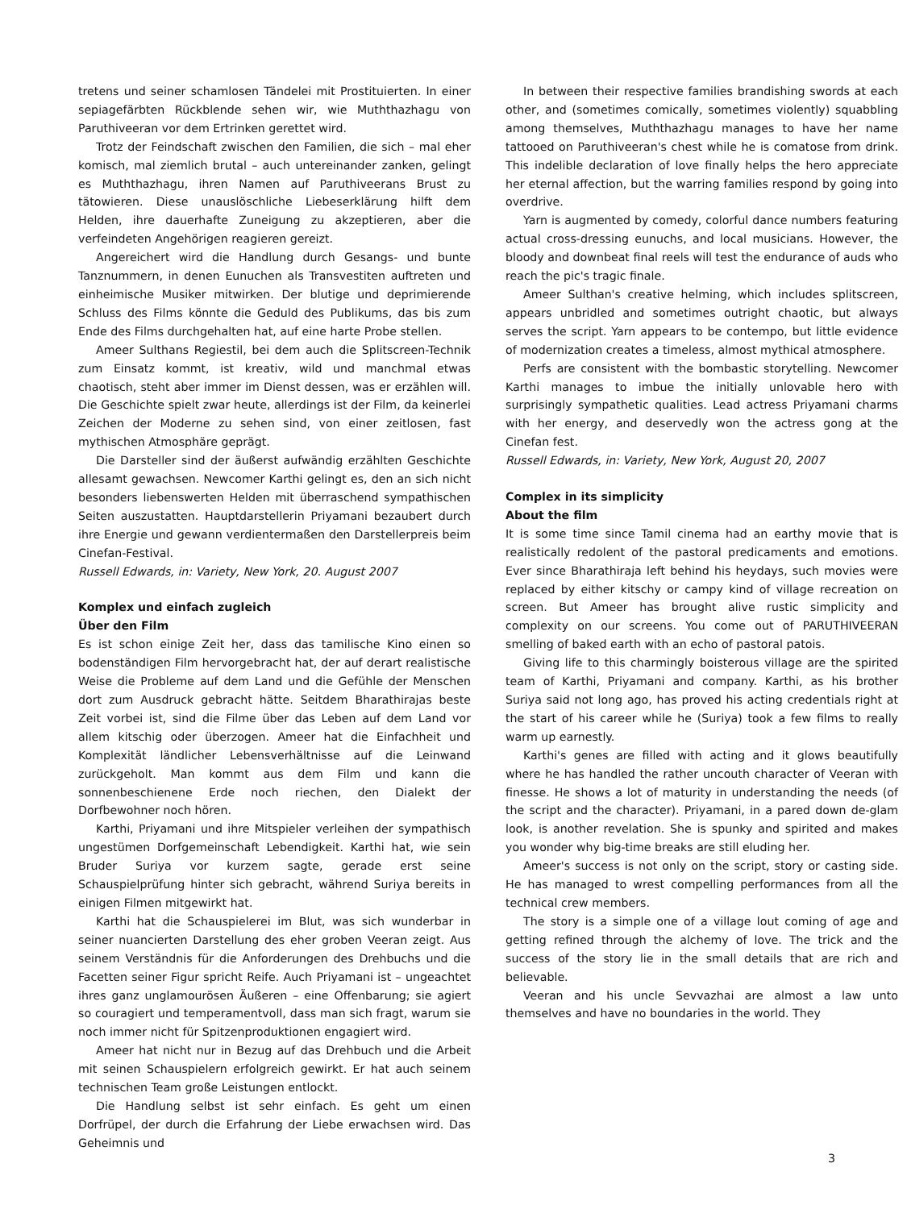tretens und seiner schamlosen Tändelei mit Prostituierten. In einer sepiagefärbten Rückblende sehen wir, wie Muththazhagu von Paruthiveeran vor dem Ertrinken gerettet wird.
Trotz der Feindschaft zwischen den Familien, die sich – mal eher komisch, mal ziemlich brutal – auch untereinander zanken, gelingt es Muththazhagu, ihren Namen auf Paruthiveerans Brust zu tätowieren. Diese unauslöschliche Liebeserklärung hilft dem Helden, ihre dauerhafte Zuneigung zu akzeptieren, aber die verfeindeten Angehörigen reagieren gereizt.
Angereichert wird die Handlung durch Gesangs- und bunte Tanznummern, in denen Eunuchen als Transvestiten auftreten und einheimische Musiker mitwirken. Der blutige und deprimierende Schluss des Films könnte die Geduld des Publikums, das bis zum Ende des Films durchgehalten hat, auf eine harte Probe stellen.
Ameer Sulthans Regiestil, bei dem auch die Splitscreen-Technik zum Einsatz kommt, ist kreativ, wild und manchmal etwas chaotisch, steht aber immer im Dienst dessen, was er erzählen will. Die Geschichte spielt zwar heute, allerdings ist der Film, da keinerlei Zeichen der Moderne zu sehen sind, von einer zeitlosen, fast mythischen Atmosphäre geprägt.
Die Darsteller sind der äußerst aufwändig erzählten Geschichte allesamt gewachsen. Newcomer Karthi gelingt es, den an sich nicht besonders liebenswerten Helden mit überraschend sympathischen Seiten auszustatten. Hauptdarstellerin Priyamani bezaubert durch ihre Energie und gewann verdientermaßen den Darstellerpreis beim Cinefan-Festival.
Russell Edwards, in: Variety, New York, 20. August 2007
Komplex und einfach zugleich
Über den Film
Es ist schon einige Zeit her, dass das tamilische Kino einen so bodenständigen Film hervorgebracht hat, der auf derart realistische Weise die Probleme auf dem Land und die Gefühle der Menschen dort zum Ausdruck gebracht hätte. Seitdem Bharathirajas beste Zeit vorbei ist, sind die Filme über das Leben auf dem Land vor allem kitschig oder überzogen. Ameer hat die Einfachheit und Komplexität ländlicher Lebensverhältnisse auf die Leinwand zurückgeholt. Man kommt aus dem Film und kann die sonnenbeschienene Erde noch riechen, den Dialekt der Dorfbewohner noch hören.
Karthi, Priyamani und ihre Mitspieler verleihen der sympathisch ungestümen Dorfgemeinschaft Lebendigkeit. Karthi hat, wie sein Bruder Suriya vor kurzem sagte, gerade erst seine Schauspielprüfung hinter sich gebracht, während Suriya bereits in einigen Filmen mitgewirkt hat.
Karthi hat die Schauspielerei im Blut, was sich wunderbar in seiner nuancierten Darstellung des eher groben Veeran zeigt. Aus seinem Verständnis für die Anforderungen des Drehbuchs und die Facetten seiner Figur spricht Reife. Auch Priyamani ist – ungeachtet ihres ganz unglamourösen Äußeren – eine Offenbarung; sie agiert so couragiert und temperamentvoll, dass man sich fragt, warum sie noch immer nicht für Spitzenproduktionen engagiert wird.
Ameer hat nicht nur in Bezug auf das Drehbuch und die Arbeit mit seinen Schauspielern erfolgreich gewirkt. Er hat auch seinem technischen Team große Leistungen entlockt.
Die Handlung selbst ist sehr einfach. Es geht um einen Dorfrüpel, der durch die Erfahrung der Liebe erwachsen wird. Das Geheimnis und
In between their respective families brandishing swords at each other, and (sometimes comically, sometimes violently) squabbling among themselves, Muththazhagu manages to have her name tattooed on Paruthiveeran's chest while he is comatose from drink. This indelible declaration of love finally helps the hero appreciate her eternal affection, but the warring families respond by going into overdrive.
Yarn is augmented by comedy, colorful dance numbers featuring actual cross-dressing eunuchs, and local musicians. However, the bloody and downbeat final reels will test the endurance of auds who reach the pic's tragic finale.
Ameer Sulthan's creative helming, which includes splitscreen, appears unbridled and sometimes outright chaotic, but always serves the script. Yarn appears to be contempo, but little evidence of modernization creates a timeless, almost mythical atmosphere.
Perfs are consistent with the bombastic storytelling. Newcomer Karthi manages to imbue the initially unlovable hero with surprisingly sympathetic qualities. Lead actress Priyamani charms with her energy, and deservedly won the actress gong at the Cinefan fest.
Russell Edwards, in: Variety, New York, August 20, 2007
Complex in its simplicity
About the film
It is some time since Tamil cinema had an earthy movie that is realistically redolent of the pastoral predicaments and emotions. Ever since Bharathiraja left behind his heydays, such movies were replaced by either kitschy or campy kind of village recreation on screen. But Ameer has brought alive rustic simplicity and complexity on our screens. You come out of PARUTHIVEERAN smelling of baked earth with an echo of pastoral patois.
Giving life to this charmingly boisterous village are the spirited team of Karthi, Priyamani and company. Karthi, as his brother Suriya said not long ago, has proved his acting credentials right at the start of his career while he (Suriya) took a few films to really warm up earnestly.
Karthi's genes are filled with acting and it glows beautifully where he has handled the rather uncouth character of Veeran with finesse. He shows a lot of maturity in understanding the needs (of the script and the character). Priyamani, in a pared down de-glam look, is another revelation. She is spunky and spirited and makes you wonder why big-time breaks are still eluding her.
Ameer's success is not only on the script, story or casting side. He has managed to wrest compelling performances from all the technical crew members.
The story is a simple one of a village lout coming of age and getting refined through the alchemy of love. The trick and the success of the story lie in the small details that are rich and believable.
Veeran and his uncle Sevvazhai are almost a law unto themselves and have no boundaries in the world. They
3